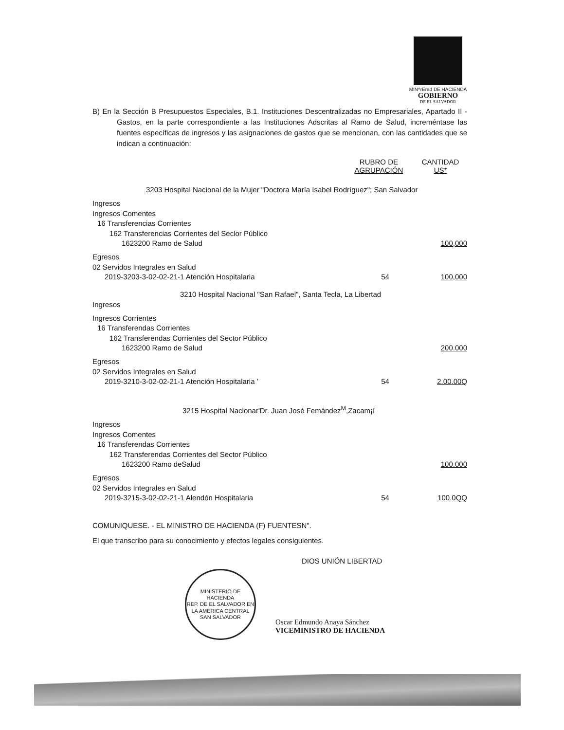MIN^rErad DE HACIENDA
GOBIERNO
DE EL SALVADOR
B) En la Sección B Presupuestos Especiales, B.1. Instituciones Descentralizadas no Empresariales, Apartado II - Gastos, en la parte correspondiente a las Instituciones Adscritas al Ramo de Salud, increméntase las fuentes específicas de ingresos y las asignaciones de gastos que se mencionan, con las cantidades que se indican a continuación:
| | RUBRO DE AGRUPACIÓN | CANTIDAD US* |
| --- | --- | --- |
| 3203 Hospital Nacional de la Mujer "Doctora María Isabel Rodríguez"; San Salvador | | |
| Ingresos | | |
| Ingresos Comentes | | |
| 16 Transferencias Corrientes | | |
| 162 Transferencias Corrientes del Seclor Público | | |
| 1623200 Ramo de Salud | | 100,000 |
| Egresos | | |
| 02 Servidos Integrales en Salud | | |
| 2019-3203-3-02-02-21-1 Atención Hospitalaria | 54 | 100,000 |
| 3210 Hospital Nacional "San Rafael", Santa Tecla, La Libertad | | |
| Ingresos | | |
| Ingresos Corrientes | | |
| 16 Transferendas Corrientes | | |
| 162 Transferendas Corrientes del Sector Público | | |
| 1623200 Ramo de Salud | | 200.000 |
| Egresos | | |
| 02 Servidos Integrales en Salud | | |
| 2019-3210-3-02-02-21-1 Atención Hospitalaria ’ | 54 | 2.00.00Q |
| 3215 Hospital Nacionar'Dr. Juan José Femández<sup>M</sup>,Zacam¡í | | |
| Ingresos | | |
| Ingresos Comentes | | |
| 16 Transferendas Corrientes | | |
| 162 Transferendas Corrientes del Sector Público | | |
| 1623200 Ramo deSalud | | 100.000 |
| Egresos | | |
| 02 Servidos Integrales en Salud | | |
| 2019-3215-3-02-02-21-1 Alendón Hospitalaria | 54 | 100.0QQ |
COMUNIQUESE. - EL MINISTRO DE HACIENDA (F) FUENTESN".
El que transcribo para su conocimiento y efectos legales consiguientes.
DIOS UNIÓN LIBERTAD
MINISTERIO DE HACIENDA
REP. DE EL SALVADOR EN LA AMERICA CENTRAL
SAN SALVADOR
Oscar Edmundo Anaya Sánchez
VICEMINISTRO DE HACIENDA